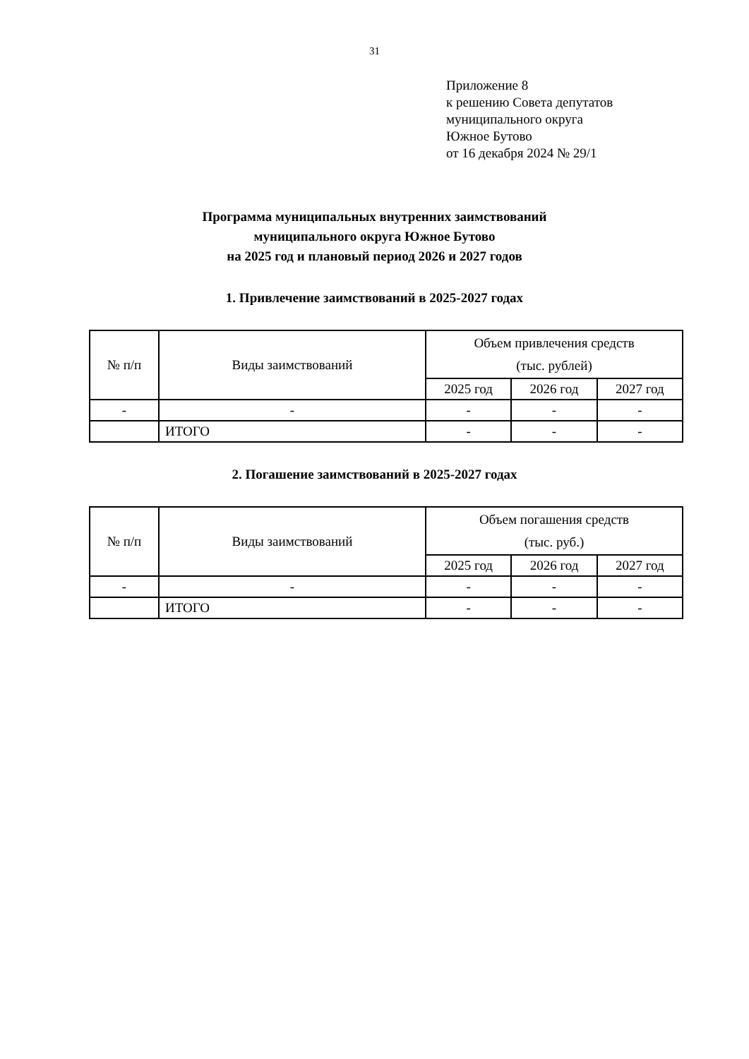31
Приложение 8
к решению Совета депутатов
муниципального округа
Южное Бутово
от 16 декабря 2024 № 29/1
Программа муниципальных внутренних заимствований
муниципального округа Южное Бутово
на 2025 год и плановый период 2026 и 2027 годов
1. Привлечение заимствований в 2025-2027 годах
| № п/п | Виды заимствований | Объем привлечения средств (тыс. рублей) | | |
| --- | --- | --- | --- | --- |
| | | 2025 год | 2026 год | 2027 год |
| - | - | - | - | - |
| | ИТОГО | - | - | - |
2. Погашение заимствований в 2025-2027 годах
| № п/п | Виды заимствований | Объем погашения средств (тыс. руб.) | | |
| --- | --- | --- | --- | --- |
| | | 2025 год | 2026 год | 2027 год |
| - | - | - | - | - |
| | ИТОГО | - | - | - |